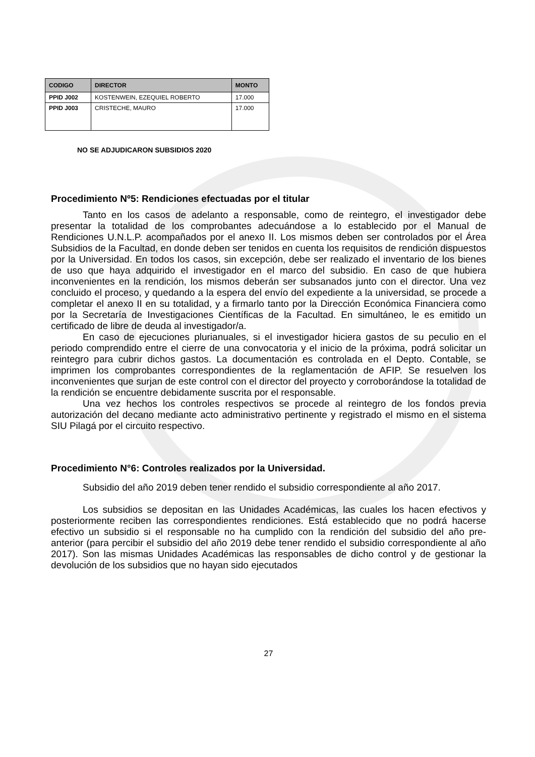| CODIGO | DIRECTOR | MONTO |
| --- | --- | --- |
| PPID J002 | KOSTENWEIN, EZEQUIEL ROBERTO | 17.000 |
| PPID J003 | CRISTECHE, MAURO | 17.000 |
NO SE ADJUDICARON SUBSIDIOS 2020
Procedimiento Nº5: Rendiciones efectuadas por el titular
Tanto en los casos de adelanto a responsable, como de reintegro, el investigador debe presentar la totalidad de los comprobantes adecuándose a lo establecido por el Manual de Rendiciones U.N.L.P. acompañados por el anexo II. Los mismos deben ser controlados por el Área Subsidios de la Facultad, en donde deben ser tenidos en cuenta los requisitos de rendición dispuestos por la Universidad. En todos los casos, sin excepción, debe ser realizado el inventario de los bienes de uso que haya adquirido el investigador en el marco del subsidio. En caso de que hubiera inconvenientes en la rendición, los mismos deberán ser subsanados junto con el director. Una vez concluido el proceso, y quedando a la espera del envío del expediente a la universidad, se procede a completar el anexo II en su totalidad, y a firmarlo tanto por la Dirección Económica Financiera como por la Secretaría de Investigaciones Científicas de la Facultad. En simultáneo, le es emitido un certificado de libre de deuda al investigador/a.
En caso de ejecuciones plurianuales, si el investigador hiciera gastos de su peculio en el periodo comprendido entre el cierre de una convocatoria y el inicio de la próxima, podrá solicitar un reintegro para cubrir dichos gastos. La documentación es controlada en el Depto. Contable, se imprimen los comprobantes correspondientes de la reglamentación de AFIP. Se resuelven los inconvenientes que surjan de este control con el director del proyecto y corroborándose la totalidad de la rendición se encuentre debidamente suscrita por el responsable.
Una vez hechos los controles respectivos se procede al reintegro de los fondos previa autorización del decano mediante acto administrativo pertinente y registrado el mismo en el sistema SIU Pilagá por el circuito respectivo.
Procedimiento N°6: Controles realizados por la Universidad.
Subsidio del año 2019 deben tener rendido el subsidio correspondiente al año 2017.
Los subsidios se depositan en las Unidades Académicas, las cuales los hacen efectivos y posteriormente reciben las correspondientes rendiciones. Está establecido que no podrá hacerse efectivo un subsidio si el responsable no ha cumplido con la rendición del subsidio del año pre-anterior (para percibir el subsidio del año 2019 debe tener rendido el subsidio correspondiente al año 2017). Son las mismas Unidades Académicas las responsables de dicho control y de gestionar la devolución de los subsidios que no hayan sido ejecutados
27